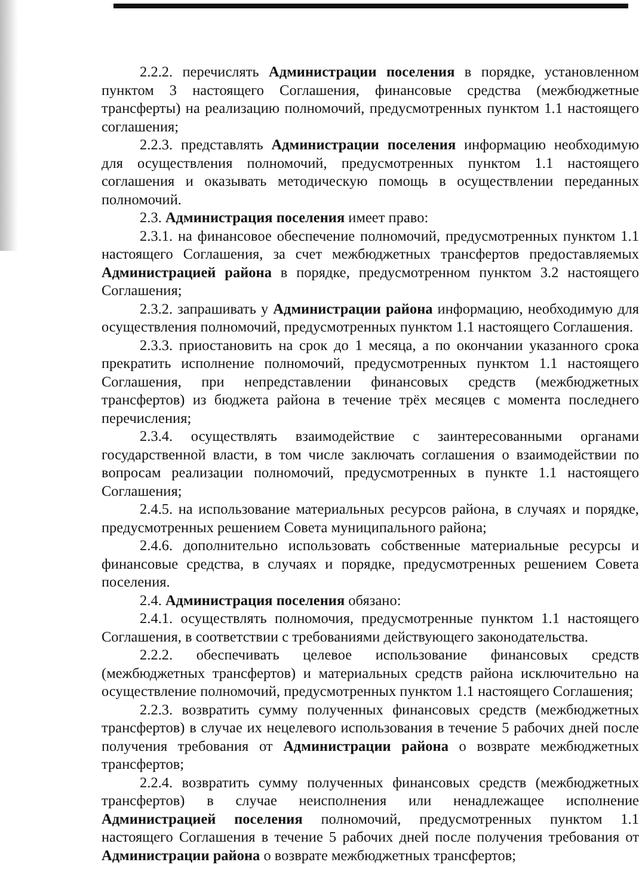2.2.2. перечислять Администрации поселения в порядке, установленном пунктом 3 настоящего Соглашения, финансовые средства (межбюджетные трансферты) на реализацию полномочий, предусмотренных пунктом 1.1 настоящего соглашения;
2.2.3. представлять Администрации поселения информацию необходимую для осуществления полномочий, предусмотренных пунктом 1.1 настоящего соглашения и оказывать методическую помощь в осуществлении переданных полномочий.
2.3. Администрация поселения имеет право:
2.3.1. на финансовое обеспечение полномочий, предусмотренных пунктом 1.1 настоящего Соглашения, за счет межбюджетных трансфертов предоставляемых Администрацией района в порядке, предусмотренном пунктом 3.2 настоящего Соглашения;
2.3.2. запрашивать у Администрации района информацию, необходимую для осуществления полномочий, предусмотренных пунктом 1.1 настоящего Соглашения.
2.3.3. приостановить на срок до 1 месяца, а по окончании указанного срока прекратить исполнение полномочий, предусмотренных пунктом 1.1 настоящего Соглашения, при непредставлении финансовых средств (межбюджетных трансфертов) из бюджета района в течение трёх месяцев с момента последнего перечисления;
2.3.4. осуществлять взаимодействие с заинтересованными органами государственной власти, в том числе заключать соглашения о взаимодействии по вопросам реализации полномочий, предусмотренных в пункте 1.1 настоящего Соглашения;
2.4.5. на использование материальных ресурсов района, в случаях и порядке, предусмотренных решением Совета муниципального района;
2.4.6. дополнительно использовать собственные материальные ресурсы и финансовые средства, в случаях и порядке, предусмотренных решением Совета поселения.
2.4. Администрация поселения обязано:
2.4.1. осуществлять полномочия, предусмотренные пунктом 1.1 настоящего Соглашения, в соответствии с требованиями действующего законодательства.
2.2.2. обеспечивать целевое использование финансовых средств (межбюджетных трансфертов) и материальных средств района исключительно на осуществление полномочий, предусмотренных пунктом 1.1 настоящего Соглашения;
2.2.3. возвратить сумму полученных финансовых средств (межбюджетных трансфертов) в случае их нецелевого использования в течение 5 рабочих дней после получения требования от Администрации района о возврате межбюджетных трансфертов;
2.2.4. возвратить сумму полученных финансовых средств (межбюджетных трансфертов) в случае неисполнения или ненадлежащее исполнение Администрацией поселения полномочий, предусмотренных пунктом 1.1 настоящего Соглашения в течение 5 рабочих дней после получения требования от Администрации района о возврате межбюджетных трансфертов;